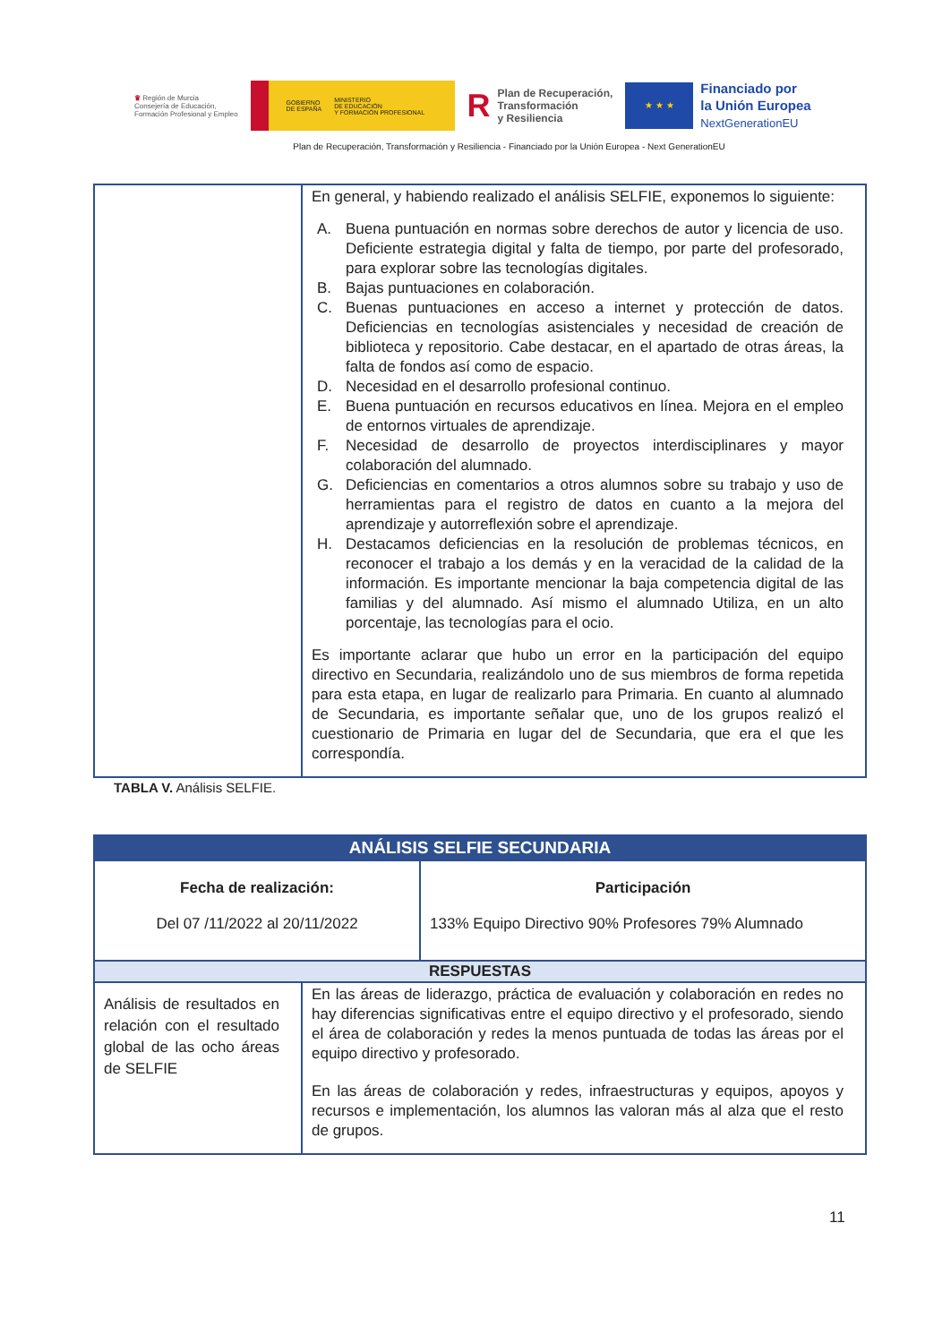♛ Región de Murcia
Consejería de Educación,
Formación Profesional y Empleo
GOBIERNO
DE ESPAÑA MINISTERIO
DE EDUCACIÓN
Y FORMACIÓN PROFESIONAL
RPlan de Recuperación,
Transformación
y Resiliencia
★ ★ ★
Financiado por
la Unión Europea
NextGenerationEU
Plan de Recuperación, Transformación y Resiliencia - Financiado por la Unión Europea - Next GenerationEU
| | En general, y habiendo realizado el análisis SELFIE, exponemos lo siguiente: A. Buena puntuación en normas sobre derechos de autor y licencia de uso. Deficiente estrategia digital y falta de tiempo, por parte del profesorado, para explorar sobre las tecnologías digitales. B. Bajas puntuaciones en colaboración. C. Buenas puntuaciones en acceso a internet y protección de datos. Deficiencias en tecnologías asistenciales y necesidad de creación de biblioteca y repositorio. Cabe destacar, en el apartado de otras áreas, la falta de fondos así como de espacio. D. Necesidad en el desarrollo profesional continuo. E. Buena puntuación en recursos educativos en línea. Mejora en el empleo de entornos virtuales de aprendizaje. F. Necesidad de desarrollo de proyectos interdisciplinares y mayor colaboración del alumnado. G. Deficiencias en comentarios a otros alumnos sobre su trabajo y uso de herramientas para el registro de datos en cuanto a la mejora del aprendizaje y autorreflexión sobre el aprendizaje. H. Destacamos deficiencias en la resolución de problemas técnicos, en reconocer el trabajo a los demás y en la veracidad de la calidad de la información. Es importante mencionar la baja competencia digital de las familias y del alumnado. Así mismo el alumnado Utiliza, en un alto porcentaje, las tecnologías para el ocio. Es importante aclarar que hubo un error en la participación del equipo directivo en Secundaria, realizándolo uno de sus miembros de forma repetida para esta etapa, en lugar de realizarlo para Primaria. En cuanto al alumnado de Secundaria, es importante señalar que, uno de los grupos realizó el cuestionario de Primaria en lugar del de Secundaria, que era el que les correspondía. |
TABLA V. Análisis SELFIE.
| ANÁLISIS SELFIE SECUNDARIA | | |
| --- | --- | --- |
| Fecha de realización: Del 07 /11/2022 al 20/11/2022 | | Participación 133% Equipo Directivo 90% Profesores 79% Alumnado |
| RESPUESTAS | | |
| Análisis de resultados en relación con el resultado global de las ocho áreas de SELFIE | En las áreas de liderazgo, práctica de evaluación y colaboración en redes no hay diferencias significativas entre el equipo directivo y el profesorado, siendo el área de colaboración y redes la menos puntuada de todas las áreas por el equipo directivo y profesorado. En las áreas de colaboración y redes, infraestructuras y equipos, apoyos y recursos e implementación, los alumnos las valoran más al alza que el resto de grupos. | |
11